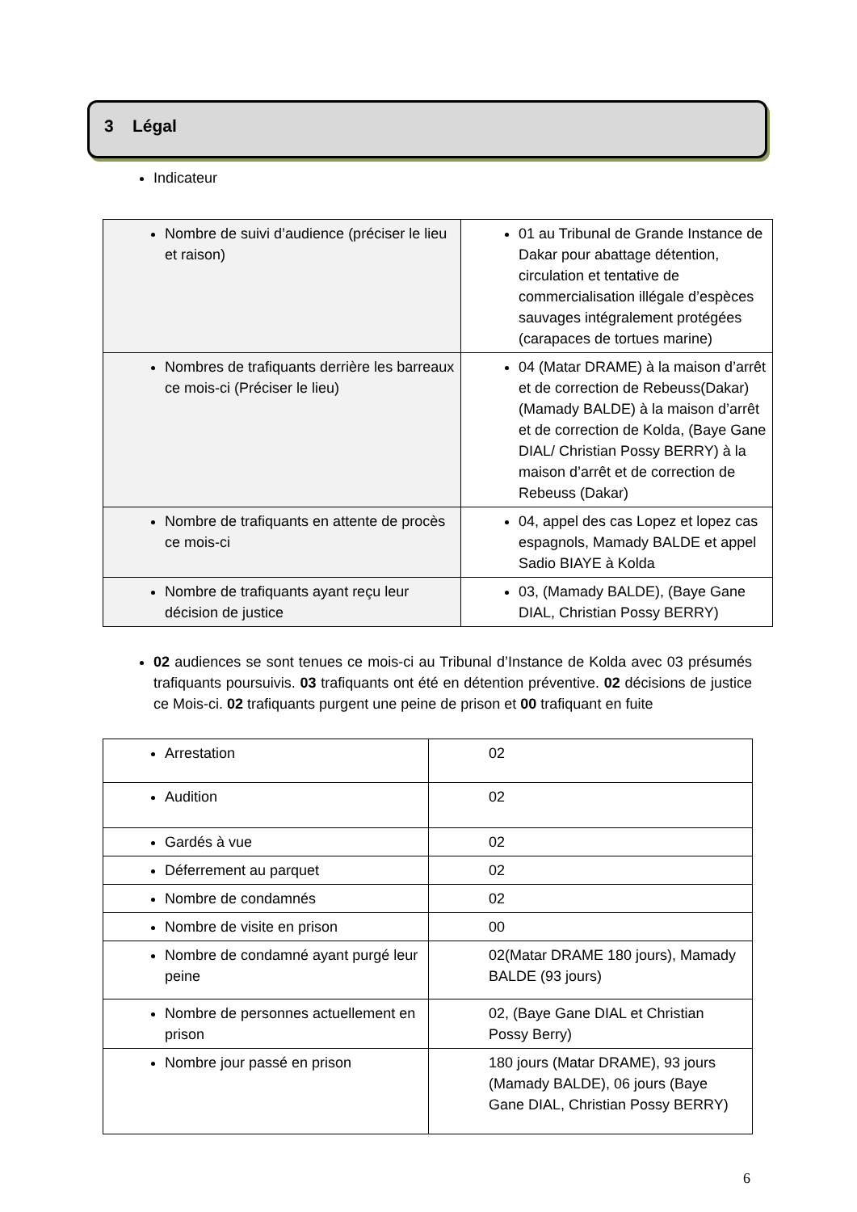3 Légal
Indicateur
| Nombre de suivi d’audience (préciser le lieu et raison) | 01 au Tribunal de Grande Instance de Dakar pour abattage détention, circulation et tentative de commercialisation illégale d’espèces sauvages intégralement protégées (carapaces de tortues marine) |
| Nombres de trafiquants derrière les barreaux ce mois-ci (Préciser le lieu) | 04 (Matar DRAME) à la maison d’arrêt et de correction de Rebeuss(Dakar) (Mamady BALDE) à la maison d’arrêt et de correction de Kolda, (Baye Gane DIAL/ Christian Possy BERRY) à la maison d’arrêt et de correction de Rebeuss (Dakar) |
| Nombre de trafiquants en attente de procès ce mois-ci | 04, appel des cas Lopez et lopez cas espagnols, Mamady BALDE et appel Sadio BIAYE à Kolda |
| Nombre de trafiquants ayant reçu leur décision de justice | 03, (Mamady BALDE), (Baye Gane DIAL, Christian Possy BERRY) |
02 audiences se sont tenues ce mois-ci au Tribunal d’Instance de Kolda avec 03 présumés trafiquants poursuivis. 03 trafiquants ont été en détention préventive. 02 décisions de justice ce Mois-ci. 02 trafiquants purgent une peine de prison et 00 trafiquant en fuite
| Arrestation | 02 |
| Audition | 02 |
| Gardés à vue | 02 |
| Déferrement au parquet | 02 |
| Nombre de condamnés | 02 |
| Nombre de visite en prison | 00 |
| Nombre de condamné ayant purgé leur peine | 02(Matar DRAME 180 jours), Mamady BALDE (93 jours) |
| Nombre de personnes actuellement en prison | 02, (Baye Gane DIAL et Christian Possy Berry) |
| Nombre jour passé en prison | 180 jours (Matar DRAME), 93 jours (Mamady BALDE), 06 jours (Baye Gane DIAL, Christian Possy BERRY) |
6